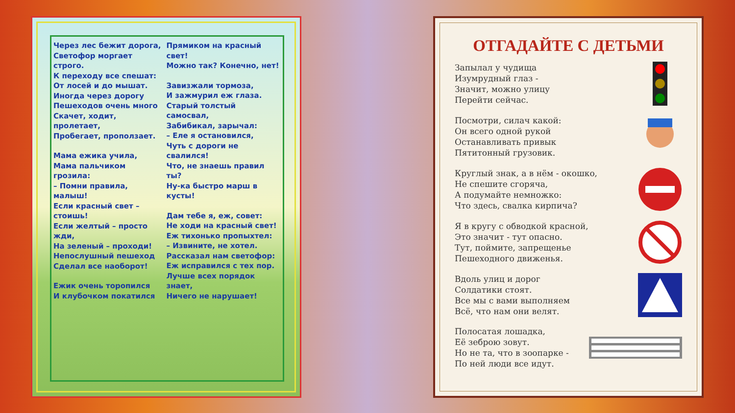Через лес бежит дорога,
Светофор моргает строго.
К переходу все спешат:
От лосей и до мышат.
Иногда через дорогу
Пешеходов очень много
Скачет, ходит, пролетает,
Пробегает, проползает.
Мама ежика учила,
Мама пальчиком грозила:
– Помни правила, малыш!
Если красный свет –
стоишь!
Если желтый – просто
жди,
На зеленый – проходи!
Непослушный пешеход
Сделал все наоборот!
Ежик очень торопился
И клубочком покатился
Прямиком на красный свет!
Можно так? Конечно, нет!
Завизжали тормоза,
И зажмурил еж глаза.
Старый толстый самосвал,
Забибикал, зарычал:
– Еле я остановился,
Чуть с дороги не свалился!
Что, не знаешь правил ты?
Ну-ка быстро марш в
кусты!
Дам тебе я, еж, совет:
Не ходи на красный свет!
Еж тихонько пропыхтел:
– Извините, не хотел.
Рассказал нам светофор:
Еж исправился с тех пор.
Лучше всех порядок знает,
Ничего не нарушает!
ОТГАДАЙТЕ С ДЕТЬМИ
Запылал у чудища
Изумрудный глаз -
Значит, можно улицу
Перейти сейчас.
Посмотри, силач какой:
Он всего одной рукой
Останавливать привык
Пятитонный грузовик.
Круглый знак, а в нём - окошко,
Не спешите сгоряча,
А подумайте немножко:
Что здесь, свалка кирпича?
Я в кругу с обводкой красной,
Это значит - тут опасно.
Тут, поймите, запрещенье
Пешеходного движенья.
Вдоль улиц и дорог
Солдатики стоят.
Все мы с вами выполняем
Всё, что нам они велят.
Полосатая лошадка,
Её зеброю зовут.
Но не та, что в зоопарке -
По ней люди все идут.